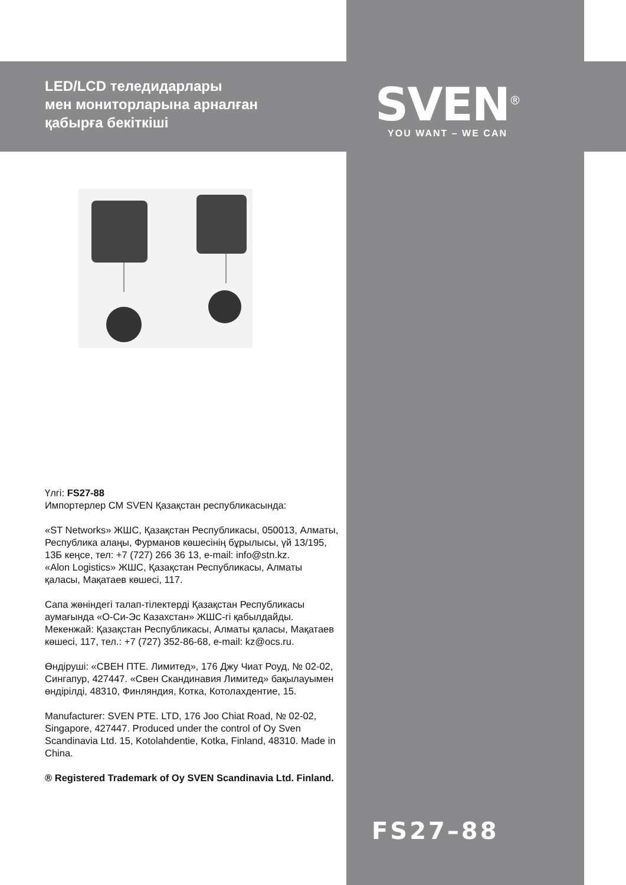LED/LCD теледидарлары
мен мониторларына арналған
қабырға бекіткіші
SVEN<sup>®</sup>
YOU WANT – WE CAN
Үлгі: FS27-88
Импортерлер СМ SVEN Қазақстан республикасында:
«ST Networks» ЖШС, Қазақстан Республикасы, 050013, Алматы, Республика алаңы, Фурманов көшесінің бұрылысы, үй 13/195, 13Б кеңсе, тел: +7 (727) 266 36 13, e-mail: info@stn.kz.
«Alon Logistics» ЖШС, Қазақстан Республикасы, Алматы қаласы, Мақатаев көшесі, 117.
Сапа жөніндегі талап-тілектерді Қазақстан Республикасы аумағында «О-Си-Эс Казахстан» ЖШС-гі қабылдайды. Мекенжай: Қазақстан Республикасы, Алматы қаласы, Мақатаев көшесі, 117, тел.: +7 (727) 352-86-68, e-mail: kz@ocs.ru.
Өндіруші: «СВЕН ПТЕ. Лимитед», 176 Джу Чиат Роуд, № 02-02, Сингапур, 427447. «Свен Скандинавия Лимитед» бақылауымен өндірілді, 48310, Финляндия, Котка, Котолахдентие, 15.
Manufacturer: SVEN PTE. LTD, 176 Joo Chiat Road, № 02-02, Singapore, 427447. Produced under the control of Oy Sven Scandinavia Ltd. 15, Kotolahdentie, Kotka, Finland, 48310. Made in China.
® Registered Trademark of Oy SVEN Scandinavia Ltd. Finland.
FS27–88